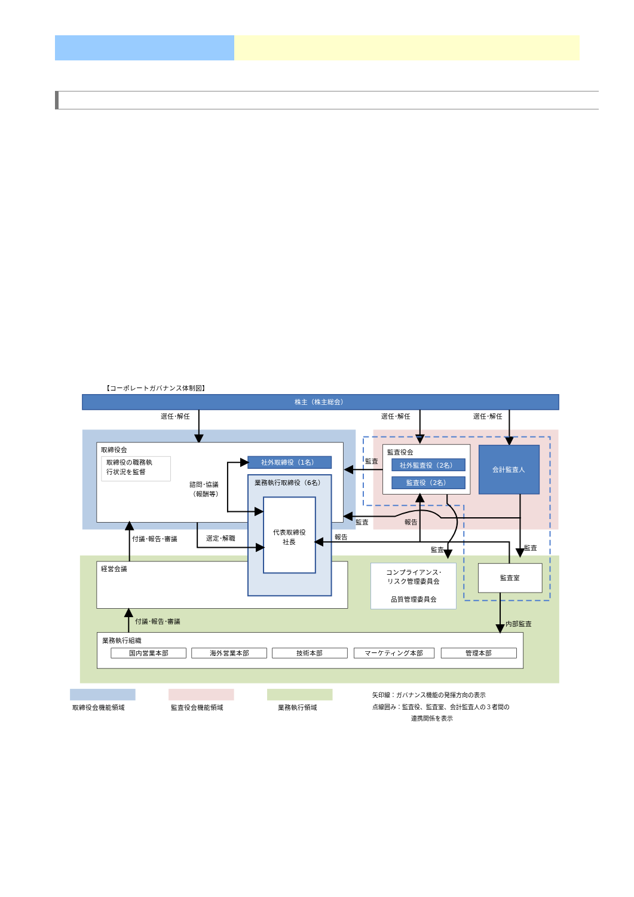【コーポレートガバナンス体制図】
株主（株主総会）
選任･解任
選任･解任
選任･解任
取締役会
取締役の職務執
行状況を監督
諮問･協議
（報酬等）
社外取締役（1名）
経営会議
業務執行取締役（6名）
代表取締役
社長
監査役会
社外監査役（2名）
監査役（2名）
会計監査人
コンプライアンス･
リスク管理委員会
品質管理委員会
監査室
業務執行組織
国内営業本部
海外営業本部
技術本部
マーケティング本部
管理本部
監査
監査
報告
報告
付議･報告･審議
選定･解職
監査
監査
付議･報告･審議
内部監査
取締役会機能領域
監査役会機能領域
業務執行領域
矢印線：ガバナンス機能の発揮方向の表示
点線囲み：監査役、監査室、会計監査人の３者間の
連携関係を表示